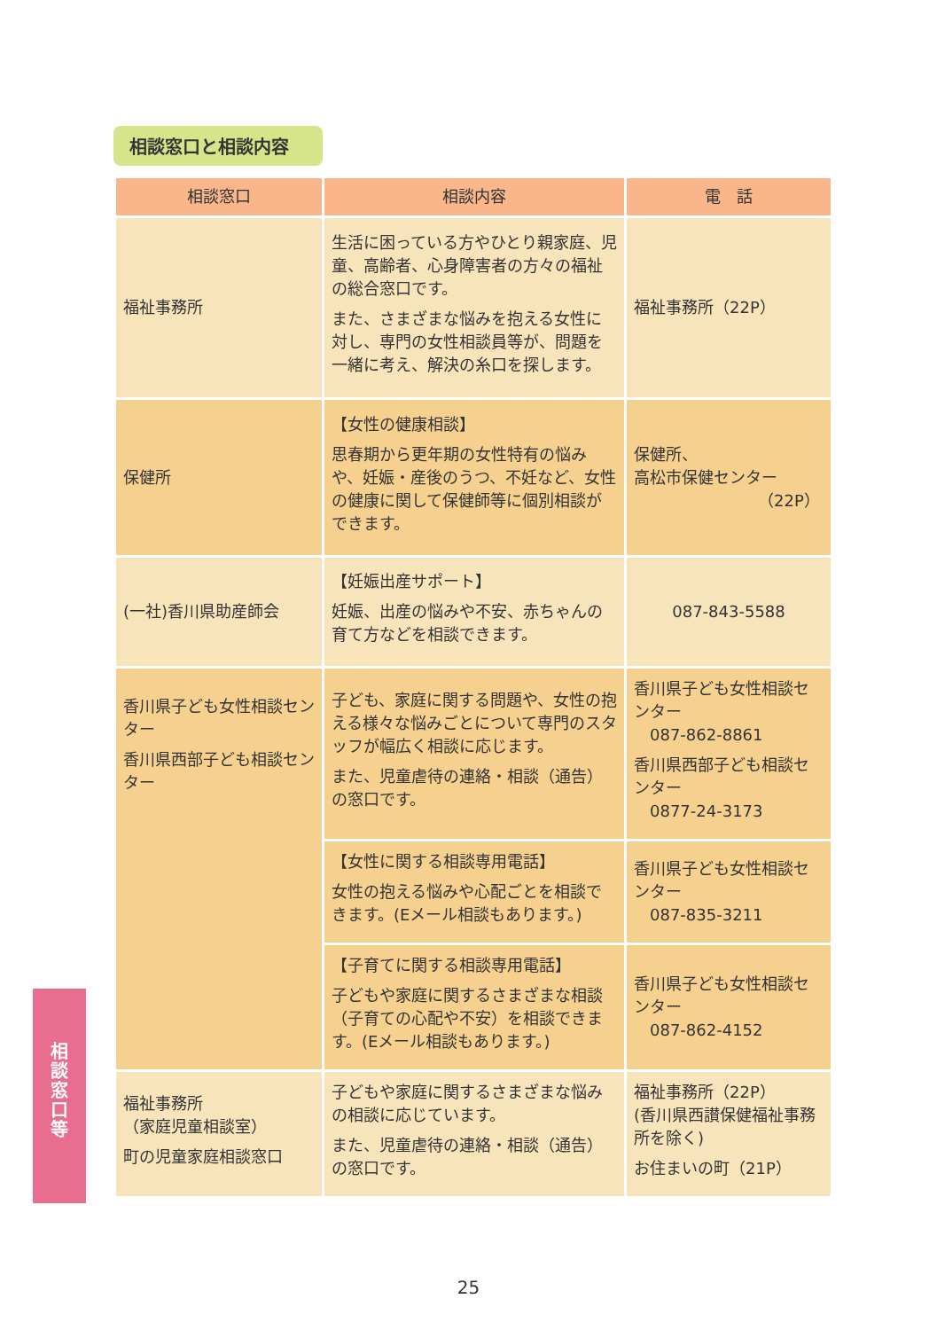相談窓口と相談内容
| 相談窓口 | 相談内容 | 電 話 |
| --- | --- | --- |
| 福祉事務所 | 生活に困っている方やひとり親家庭、児童、高齢者、心身障害者の方々の福祉の総合窓口です。 また、さまざまな悩みを抱える女性に対し、専門の女性相談員等が、問題を一緒に考え、解決の糸口を探します。 | 福祉事務所（22P） |
| 保健所 | 【女性の健康相談】 思春期から更年期の女性特有の悩みや、妊娠・産後のうつ、不妊など、女性の健康に関して保健師等に個別相談ができます。 | 保健所、 高松市保健センター （22P） |
| (一社)香川県助産師会 | 【妊娠出産サポート】 妊娠、出産の悩みや不安、赤ちゃんの育て方などを相談できます。 | 087-843-5588 |
| 香川県子ども女性相談センター 香川県西部子ども相談センター | 子ども、家庭に関する問題や、女性の抱える様々な悩みごとについて専門のスタッフが幅広く相談に応じます。 また、児童虐待の連絡・相談（通告）の窓口です。 | 香川県子ども女性相談センター 087-862-8861 香川県西部子ども相談センター 0877-24-3173 |
| | 【女性に関する相談専用電話】 女性の抱える悩みや心配ごとを相談できます。(Eメール相談もあります。) | 香川県子ども女性相談センター 087-835-3211 |
| | 【子育てに関する相談専用電話】 子どもや家庭に関するさまざまな相談（子育ての心配や不安）を相談できます。(Eメール相談もあります。) | 香川県子ども女性相談センター 087-862-4152 |
| 福祉事務所 （家庭児童相談室） 町の児童家庭相談窓口 | 子どもや家庭に関するさまざまな悩みの相談に応じています。 また、児童虐待の連絡・相談（通告）の窓口です。 | 福祉事務所（22P） (香川県西讃保健福祉事務所を除く) お住まいの町（21P） |
相
談
窓
口
等
25